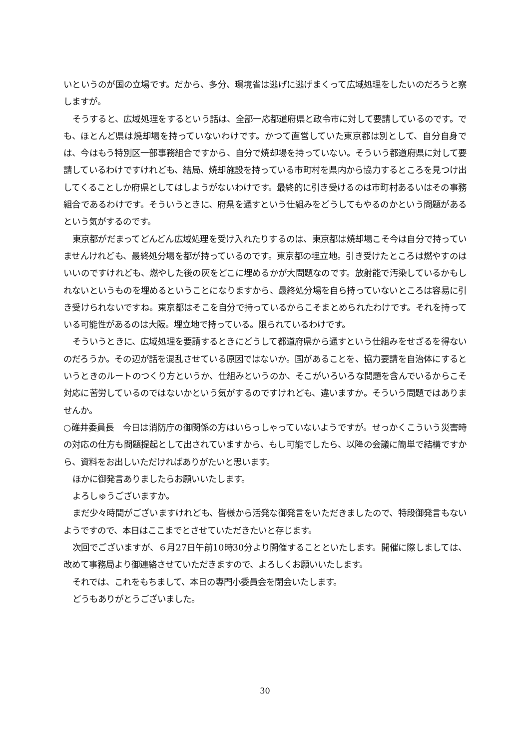いというのが国の立場です。だから、多分、環境省は逃げに逃げまくって広域処理をしたいのだろうと察しますが。
そうすると、広域処理をするという話は、全部一応都道府県と政令市に対して要請しているのです。でも、ほとんど県は焼却場を持っていないわけです。かつて直営していた東京都は別として、自分自身では、今はもう特別区一部事務組合ですから、自分で焼却場を持っていない。そういう都道府県に対して要請しているわけですけれども、結局、焼却施設を持っている市町村を県内から協力するところを見つけ出してくることしか府県としてはしようがないわけです。最終的に引き受けるのは市町村あるいはその事務組合であるわけです。そういうときに、府県を通すという仕組みをどうしてもやるのかという問題があるという気がするのです。
東京都がだまってどんどん広域処理を受け入れたりするのは、東京都は焼却場こそ今は自分で持っていませんけれども、最終処分場を都が持っているのです。東京都の埋立地。引き受けたところは燃やすのはいいのですけれども、燃やした後の灰をどこに埋めるかが大問題なのです。放射能で汚染しているかもしれないというものを埋めるということになりますから、最終処分場を自ら持っていないところは容易に引き受けられないですね。東京都はそこを自分で持っているからこそまとめられたわけです。それを持っている可能性があるのは大阪。埋立地で持っている。限られているわけです。
そういうときに、広域処理を要請するときにどうして都道府県から通すという仕組みをせざるを得ないのだろうか。その辺が話を混乱させている原因ではないか。国があることを、協力要請を自治体にするというときのルートのつくり方というか、仕組みというのか、そこがいろいろな問題を含んでいるからこそ対応に苦労しているのではないかという気がするのですけれども、違いますか。そういう問題ではありませんか。
○碓井委員長　今日は消防庁の御関係の方はいらっしゃっていないようですが。せっかくこういう災害時の対応の仕方も問題提起として出されていますから、もし可能でしたら、以降の会議に簡単で結構ですから、資料をお出しいただければありがたいと思います。
ほかに御発言ありましたらお願いいたします。
よろしゅうございますか。
まだ少々時間がございますけれども、皆様から活発な御発言をいただきましたので、特段御発言もないようですので、本日はここまでとさせていただきたいと存じます。
次回でございますが、６月27日午前10時30分より開催することといたします。開催に際しましては、改めて事務局より御連絡させていただきますので、よろしくお願いいたします。
それでは、これをもちまして、本日の専門小委員会を閉会いたします。
どうもありがとうございました。
30